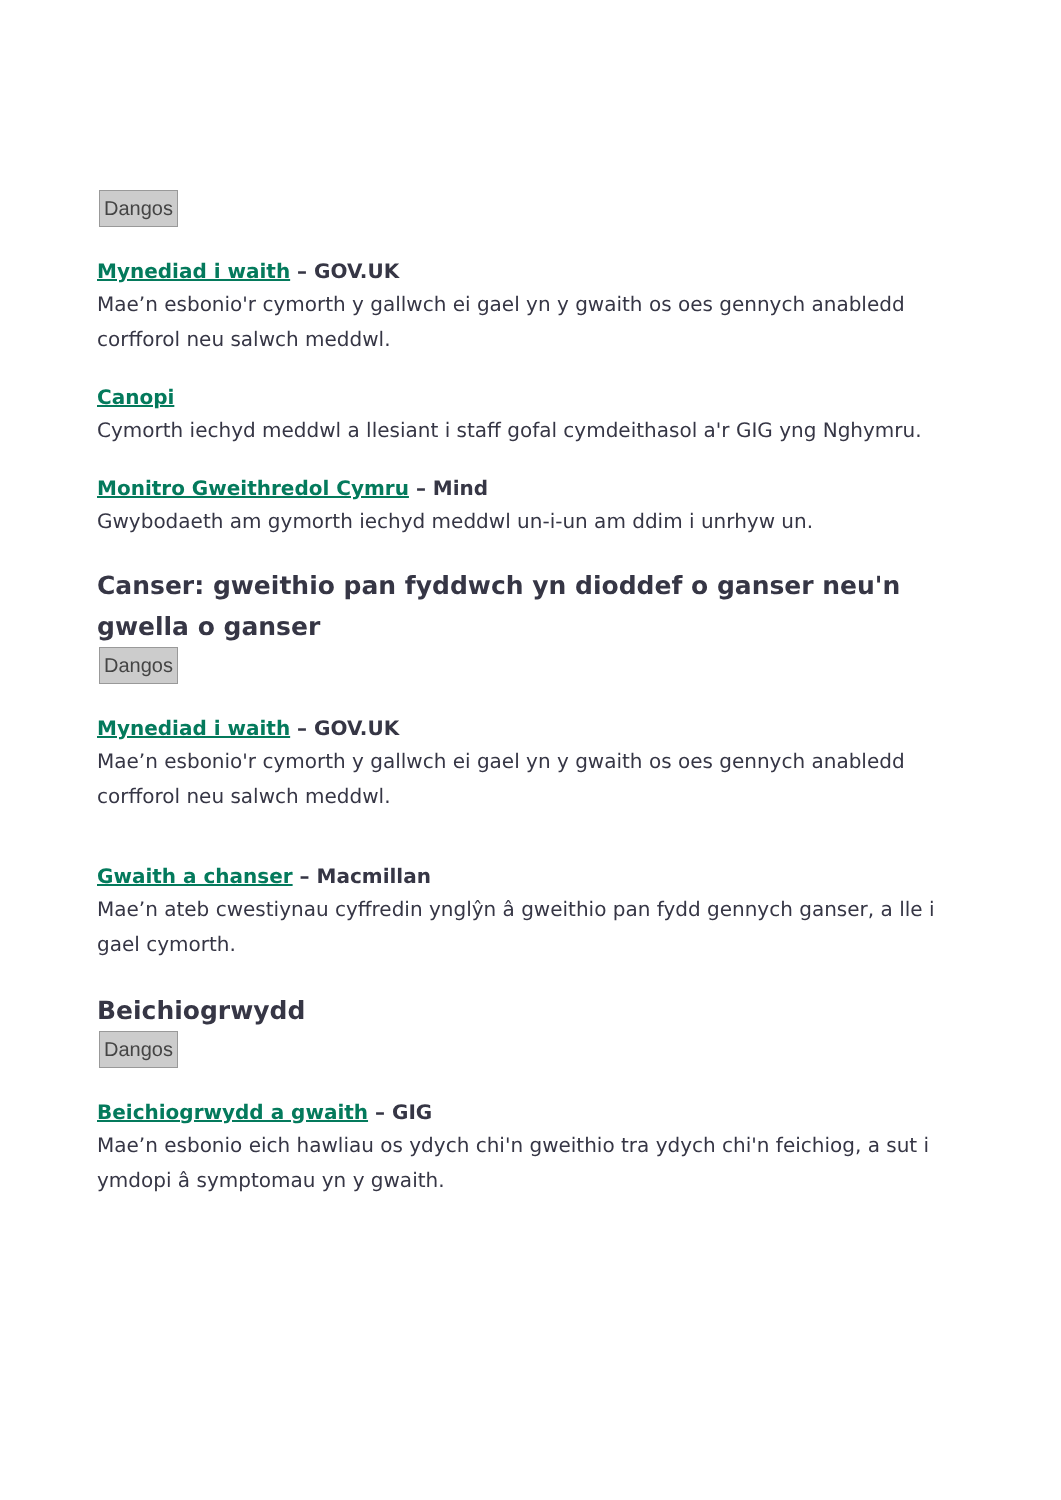Dangos
Mynediad i waith – GOV.UK
Mae’n esbonio'r cymorth y gallwch ei gael yn y gwaith os oes gennych anabledd corfforol neu salwch meddwl.
Canopi
Cymorth iechyd meddwl a llesiant i staff gofal cymdeithasol a'r GIG yng Nghymru.
Monitro Gweithredol Cymru – Mind
Gwybodaeth am gymorth iechyd meddwl un-i-un am ddim i unrhyw un.
Canser: gweithio pan fyddwch yn dioddef o ganser neu'n gwella o ganser
Dangos
Mynediad i waith – GOV.UK
Mae’n esbonio'r cymorth y gallwch ei gael yn y gwaith os oes gennych anabledd corfforol neu salwch meddwl.
Gwaith a chanser – Macmillan
Mae’n ateb cwestiynau cyffredin ynglŷn â gweithio pan fydd gennych ganser, a lle i gael cymorth.
Beichiogrwydd
Dangos
Beichiogrwydd a gwaith – GIG
Mae’n esbonio eich hawliau os ydych chi'n gweithio tra ydych chi'n feichiog, a sut i ymdopi â symptomau yn y gwaith.